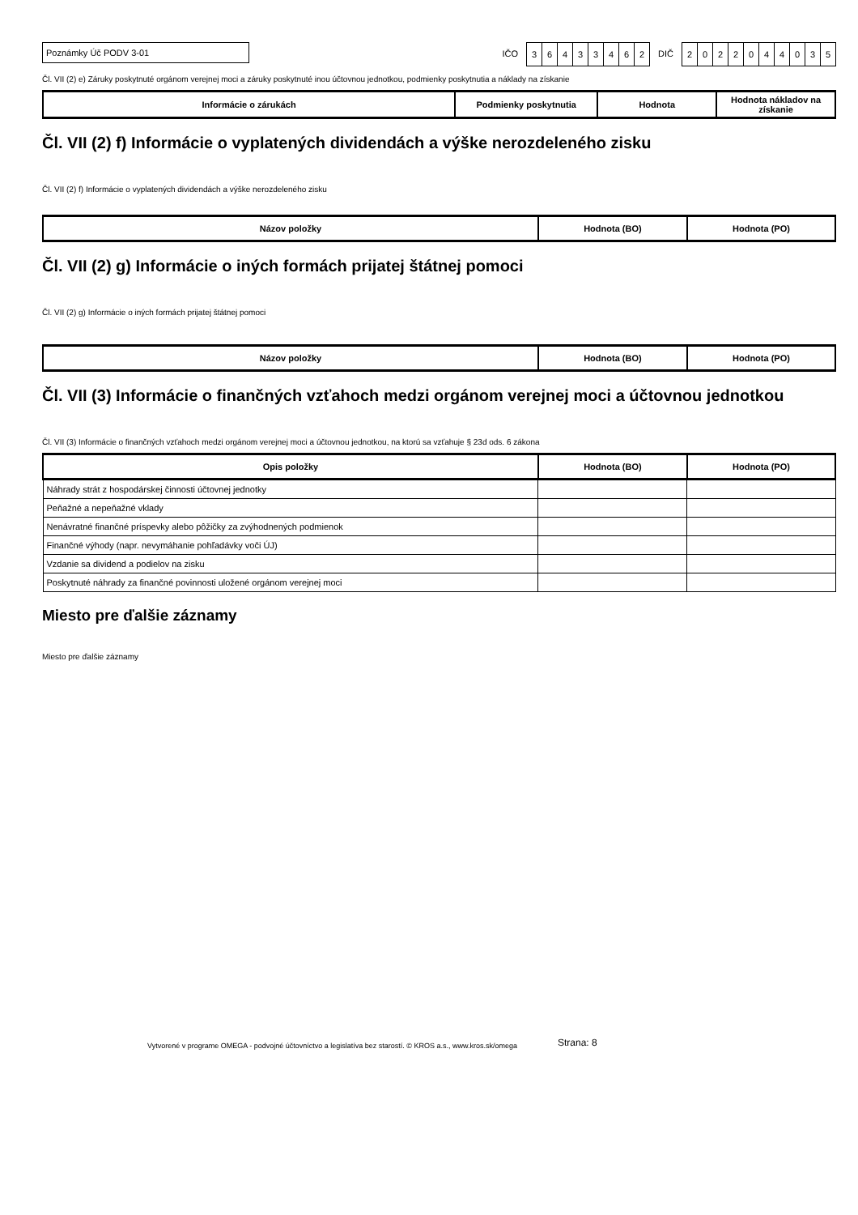Poznámky Úč PODV 3-01
IČO
36433462
DIČ
2022044035
Čl. VII (2) e) Záruky poskytnuté orgánom verejnej moci a záruky poskytnuté inou účtovnou jednotkou, podmienky poskytnutia a náklady na získanie
| Informácie o zárukách | Podmienky poskytnutia | Hodnota | Hodnota nákladov na získanie |
| --- | --- | --- | --- |
Čl. VII (2) f) Informácie o vyplatených dividendách a výške nerozdeleného zisku
Čl. VII (2) f) Informácie o vyplatených dividendách a výške nerozdeleného zisku
| Názov položky | Hodnota (BO) | Hodnota (PO) |
| --- | --- | --- |
Čl. VII (2) g) Informácie o iných formách prijatej štátnej pomoci
Čl. VII (2) g) Informácie o iných formách prijatej štátnej pomoci
| Názov položky | Hodnota (BO) | Hodnota (PO) |
| --- | --- | --- |
Čl. VII (3) Informácie o finančných vzťahoch medzi orgánom verejnej moci a účtovnou jednotkou
Čl. VII (3) Informácie o finančných vzťahoch medzi orgánom verejnej moci a účtovnou jednotkou, na ktorú sa vzťahuje § 23d ods. 6 zákona
| Opis položky | Hodnota (BO) | Hodnota (PO) |
| --- | --- | --- |
| Náhrady strát z hospodárskej činnosti účtovnej jednotky | | |
| Peňažné a nepeňažné vklady | | |
| Nenávratné finančné príspevky alebo pôžičky za zvýhodnených podmienok | | |
| Finančné výhody (napr. nevymáhanie pohľadávky voči ÚJ) | | |
| Vzdanie sa dividend a podielov na zisku | | |
| Poskytnuté náhrady za finančné povinnosti uložené orgánom verejnej moci | | |
Miesto pre ďalšie záznamy
Miesto pre ďalšie záznamy
Vytvorené v programe OMEGA - podvojné účtovníctvo a legislatíva bez starostí. © KROS a.s., www.kros.sk/omega Strana: 8